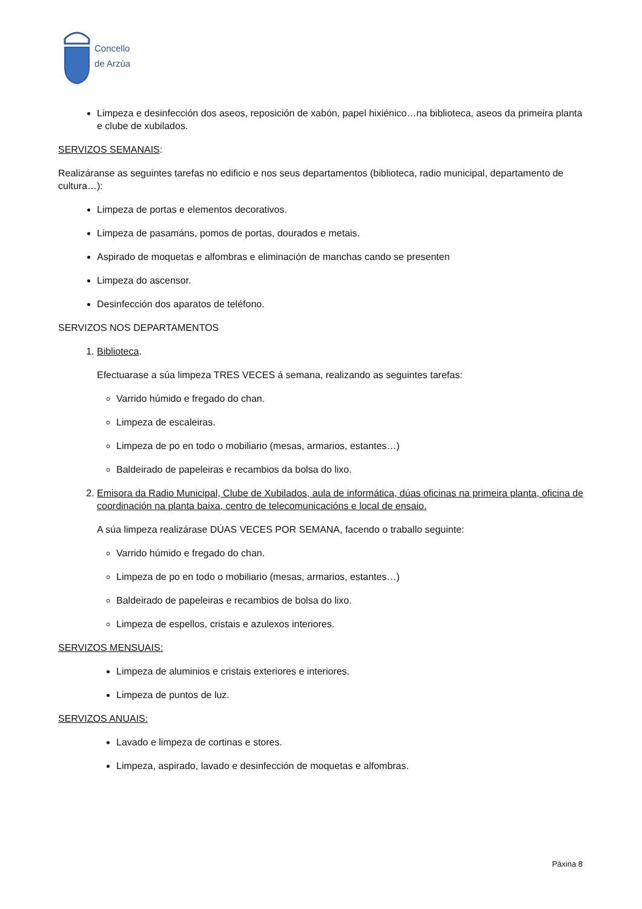Concello
de Arzúa
Limpeza e desinfección dos aseos, reposición de xabón, papel hixiénico…na biblioteca, aseos da primeira planta e clube de xubilados.
SERVIZOS SEMANAIS:
Realizáranse as seguintes tarefas no edificio e nos seus departamentos (biblioteca, radio municipal, departamento de cultura…):
Limpeza de portas e elementos decorativos.
Limpeza de pasamáns, pomos de portas, dourados e metais.
Aspirado de moquetas e alfombras e eliminación de manchas cando se presenten
Limpeza do ascensor.
Desinfección dos aparatos de teléfono.
SERVIZOS NOS DEPARTAMENTOS
1. Biblioteca.
Efectuarase a súa limpeza TRES VECES á semana, realizando as seguintes tarefas:
Varrido húmido e fregado do chan.
Limpeza de escaleiras.
Limpeza de po en todo o mobiliario (mesas, armarios, estantes…)
Baldeirado de papeleiras e recambios da bolsa do lixo.
2. Emisora da Radio Municipal, Clube de Xubilados, aula de informática, dúas oficinas na primeira planta, oficina de coordinación na planta baixa, centro de telecomunicacións e local de ensaio.
A súa limpeza realizárase DÚAS VECES POR SEMANA, facendo o traballo seguinte:
Varrido húmido e fregado do chan.
Limpeza de po en todo o mobiliario (mesas, armarios, estantes…)
Baldeirado de papeleiras e recambios de bolsa do lixo.
Limpeza de espellos, cristais e azulexos interiores.
SERVIZOS MENSUAIS:
Limpeza de aluminios e cristais exteriores e interiores.
Limpeza de puntos de luz.
SERVIZOS ANUAIS:
Lavado e limpeza de cortinas e stores.
Limpeza, aspirado, lavado e desinfección de moquetas e alfombras.
Páxina 8